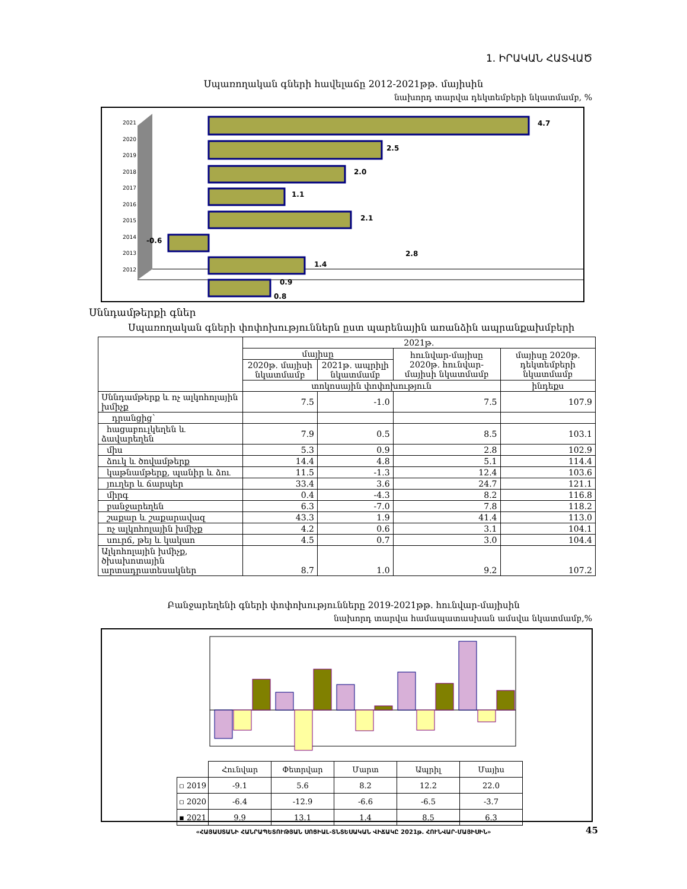1. ԻՐԱԿԱՆ ՀԱՏՎԱԾ
Սպառողական գների հավելաճը 2012-2021թթ. մայիսին
նախորդ տարվա դեկտեմբերի նկատմամբ, %
2021
2020
2019
2018
2017
2016
2015
2014
2013
2012
4.7
2.5
2.0
1.1
2.1
-0.6
1.4
0.9
2.8
0.8
Սննդամթերքի գներ
Սպառողական գների փոփոխություններն ըստ պարենային առանձին ապրանքախմբերի
| | 2021թ. | | | |
| | մայիսը | | հունվար-մայիսը 2020թ. հունվար-մայիսի նկատմամբ | մայիսը 2020թ. դեկտեմբերի նկատմամբ |
| | 2020թ. մայիսի նկատմամբ | 2021թ. ապրիլի նկատմամբ | | |
| | տոկոսային փոփոխություն | | | ինդեքս |
| Սննդամթերք և ոչ ալկոհոլային խմիչք | 7.5 | -1.0 | 7.5 | 107.9 |
| դրանցից՝ | | | | |
| հացաբուլկեղեն և ձավարեղեն | 7.9 | 0.5 | 8.5 | 103.1 |
| միս | 5.3 | 0.9 | 2.8 | 102.9 |
| ձուկ և ծովամթերք | 14.4 | 4.8 | 5.1 | 114.4 |
| կաթնամթերք, պանիր և ձու | 11.5 | -1.3 | 12.4 | 103.6 |
| յուղեր և ճարպեր | 33.4 | 3.6 | 24.7 | 121.1 |
| միրգ | 0.4 | -4.3 | 8.2 | 116.8 |
| բանջարեղեն | 6.3 | -7.0 | 7.8 | 118.2 |
| շաքար և շաքարավազ | 43.3 | 1.9 | 41.4 | 113.0 |
| ոչ ալկոհոլային խմիչք | 4.2 | 0.6 | 3.1 | 104.1 |
| սուրճ, թեյ և կակաո | 4.5 | 0.7 | 3.0 | 104.4 |
| Ալկոհոլային խմիչք, ծխախոտային արտադրատեսակներ | 8.7 | 1.0 | 9.2 | 107.2 |
Բանջարեղենի գների փոփոխությունները 2019-2021թթ. հունվար-մայիսին
նախորդ տարվա համապատասխան ամսվա նկատմամբ,%
| | Հունվար | Փետրվար | Մարտ | Ապրիլ | Մայիս |
| ▫ 2019 | -9.1 | 5.6 | 8.2 | 12.2 | 22.0 |
| ▫ 2020 | -6.4 | -12.9 | -6.6 | -6.5 | -3.7 |
| ▪ 2021 | 9.9 | 13.1 | 1.4 | 8.5 | 6.3 |
«ՀԱՅԱՍՏԱՆԻ ՀԱՆՐԱՊԵՏՈՒԹՅԱՆ ՍՈՑԻԱԼ-ՏՆՏԵՍԱԿԱՆ ՎԻՃԱԿԸ 2021թ. ՀՈՒՆՎԱՐ-ՄԱՅԻՍԻՆ» 45